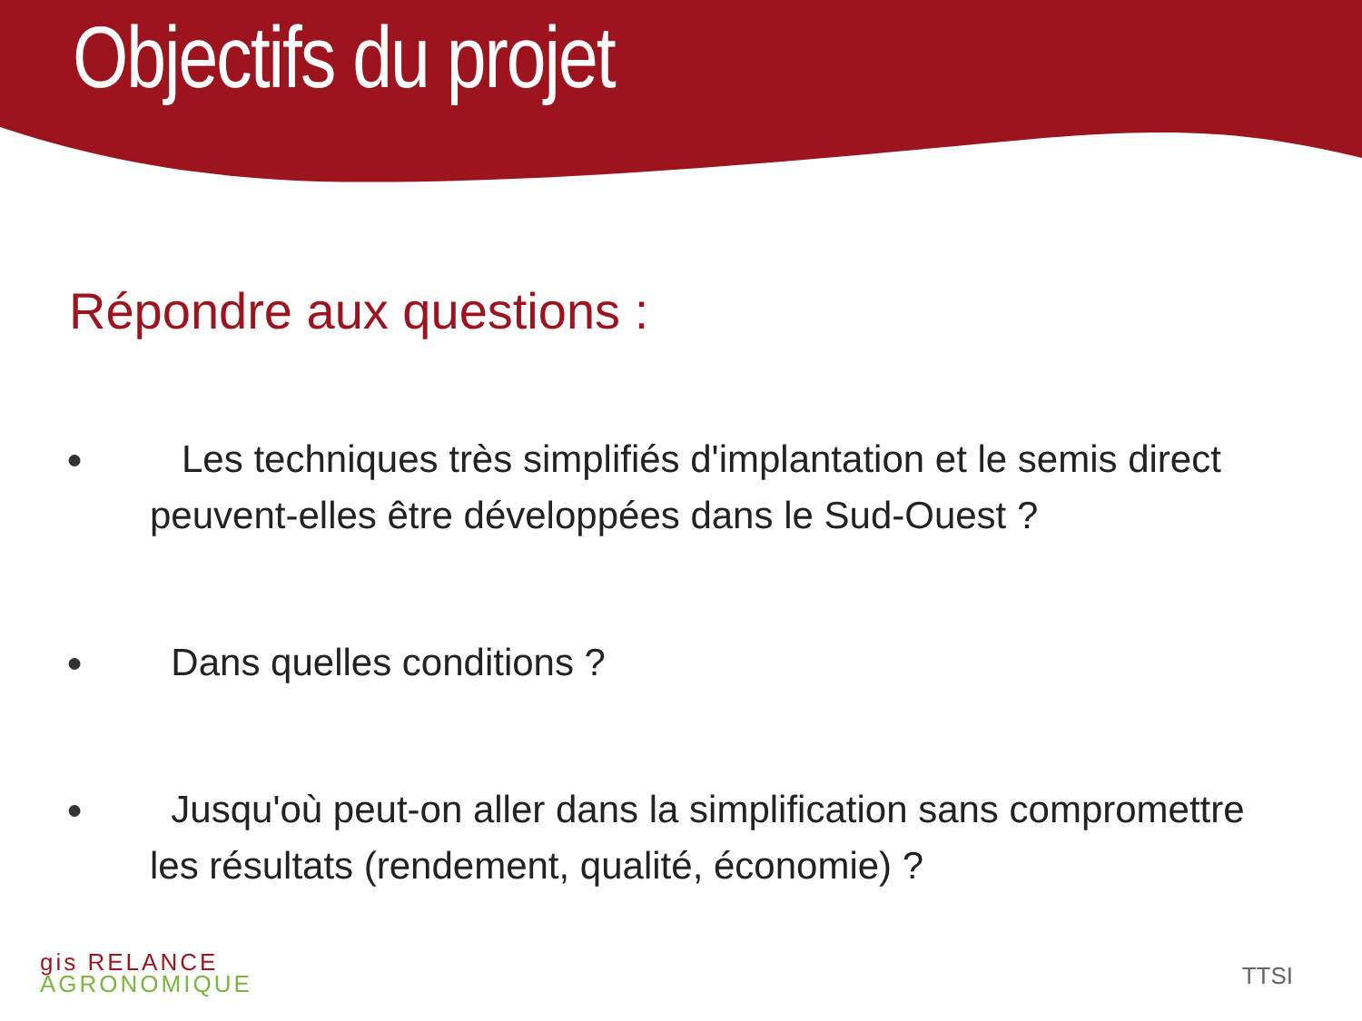Objectifs du projet
Répondre aux questions :
● Les techniques très simplifiés d'implantation et le semis direct peuvent-elles être développées dans le Sud-Ouest ?
● Dans quelles conditions ?
● Jusqu'où peut-on aller dans la simplification sans compromettre les résultats (rendement, qualité, économie) ?
gis RELANCE
AGRONOMIQUE
TTSI